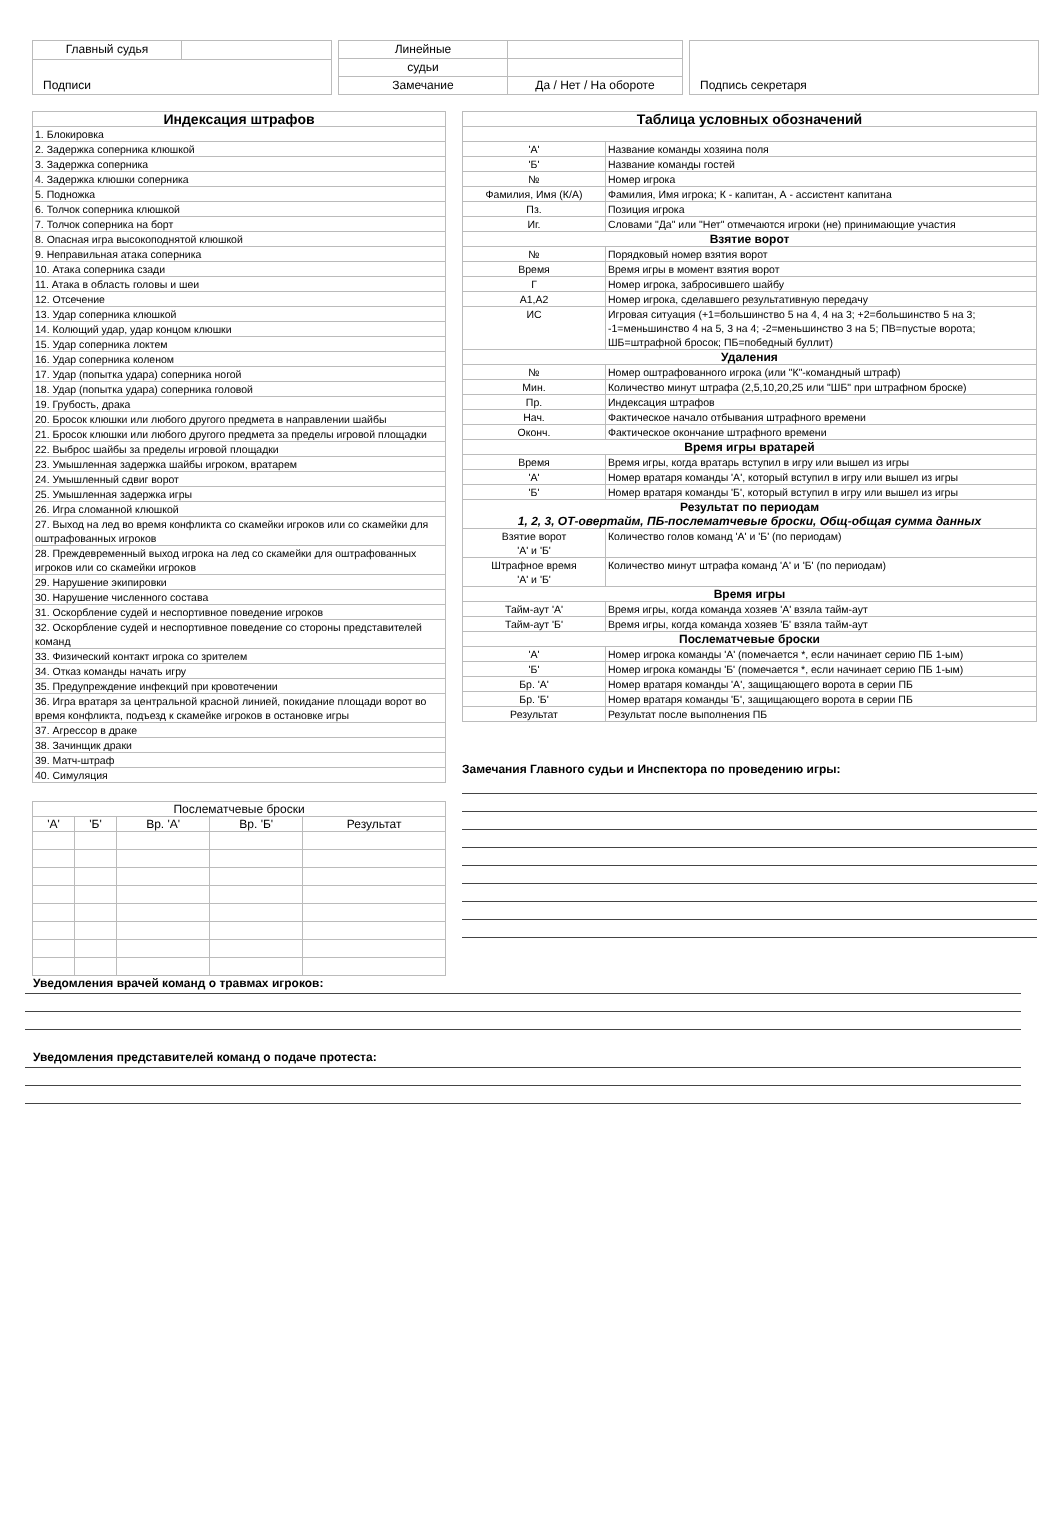| Главный судья | |
| Подписи | |
| Линейные | |
| судьи | |
| Замечание | Да / Нет / На обороте |
| Подпись секретаря |
| Индексация штрафов |
| 1. Блокировка |
| 2. Задержка соперника клюшкой |
| 3. Задержка соперника |
| 4. Задержка клюшки соперника |
| 5. Подножка |
| 6. Толчок соперника клюшкой |
| 7. Толчок соперника на борт |
| 8. Опасная игра высокоподнятой клюшкой |
| 9. Неправильная атака соперника |
| 10. Атака соперника сзади |
| 11. Атака в область головы и шеи |
| 12. Отсечение |
| 13. Удар соперника клюшкой |
| 14. Колющий удар, удар концом клюшки |
| 15. Удар соперника локтем |
| 16. Удар соперника коленом |
| 17. Удар (попытка удара) соперника ногой |
| 18. Удар (попытка удара) соперника головой |
| 19. Грубость, драка |
| 20. Бросок клюшки или любого другого предмета в направлении шайбы |
| 21. Бросок клюшки или любого другого предмета за пределы игровой площадки |
| 22. Выброс шайбы за пределы игровой площадки |
| 23. Умышленная задержка шайбы игроком, вратарем |
| 24. Умышленный сдвиг ворот |
| 25. Умышленная задержка игры |
| 26. Игра сломанной клюшкой |
| 27. Выход на лед во время конфликта со скамейки игроков или со скамейки для оштрафованных игроков |
| 28. Преждевременный выход игрока на лед со скамейки для оштрафованных игроков или со скамейки игроков |
| 29. Нарушение экипировки |
| 30. Нарушение численного состава |
| 31. Оскорбление судей и неспортивное поведение игроков |
| 32. Оскорбление судей и неспортивное поведение со стороны представителей команд |
| 33. Физический контакт игрока со зрителем |
| 34. Отказ команды начать игру |
| 35. Предупреждение инфекций при кровотечении |
| 36. Игра вратаря за центральной красной линией, покидание площади ворот во время конфликта, подъезд к скамейке игроков в остановке игры |
| 37. Агрессор в драке |
| 38. Зачинщик драки |
| 39. Матч-штраф |
| 40. Симуляция |
| Послематчевые броски | | | | |
| 'А' | 'Б' | Вр. 'А' | Вр. 'Б' | Результат |
| Таблица условных обозначений | |
| 'А' | Название команды хозяина поля |
| 'Б' | Название команды гостей |
| № | Номер игрока |
| Фамилия, Имя (К/А) | Фамилия, Имя игрока; К - капитан, А - ассистент капитана |
| Пз. | Позиция игрока |
| Иг. | Словами "Да" или "Нет" отмечаются игроки (не) принимающие участия |
| Взятие ворот | |
| № | Порядковый номер взятия ворот |
| Время | Время игры в момент взятия ворот |
| Г | Номер игрока, забросившего шайбу |
| А1,А2 | Номер игрока, сделавшего результативную передачу |
| ИС | Игровая ситуация (+1=большинство 5 на 4, 4 на 3; +2=большинство 5 на 3; -1=меньшинство 4 на 5, 3 на 4; -2=меньшинство 3 на 5; ПВ=пустые ворота; ШБ=штрафной бросок; ПБ=победный буллит) |
| Удаления | |
| № | Номер оштрафованного игрока (или "К"-командный штраф) |
| Мин. | Количество минут штрафа (2,5,10,20,25 или "ШБ" при штрафном броске) |
| Пр. | Индексация штрафов |
| Нач. | Фактическое начало отбывания штрафного времени |
| Оконч. | Фактическое окончание штрафного времени |
| Время игры вратарей | |
| Время | Время игры, когда вратарь вступил в игру или вышел из игры |
| 'А' | Номер вратаря команды 'А', который вступил в игру или вышел из игры |
| 'Б' | Номер вратаря команды 'Б', который вступил в игру или вышел из игры |
| Результат по периодам 1, 2, 3, ОТ-овертайм, ПБ-послематчевые броски, Общ-общая сумма данных | |
| Взятие ворот 'А' и 'Б' | Количество голов команд 'А' и 'Б' (по периодам) |
| Штрафное время 'А' и 'Б' | Количество минут штрафа команд 'А' и 'Б' (по периодам) |
| Время игры | |
| Тайм-аут 'А' | Время игры, когда команда хозяев 'А' взяла тайм-аут |
| Тайм-аут 'Б' | Время игры, когда команда хозяев 'Б' взяла тайм-аут |
| Послематчевые броски | |
| 'А' | Номер игрока команды 'А' (помечается *, если начинает серию ПБ 1-ым) |
| 'Б' | Номер игрока команды 'Б' (помечается *, если начинает серию ПБ 1-ым) |
| Бр. 'А' | Номер вратаря команды 'А', защищающего ворота в серии ПБ |
| Бр. 'Б' | Номер вратаря команды 'Б', защищающего ворота в серии ПБ |
| Результат | Результат после выполнения ПБ |
Замечания Главного судьи и Инспектора по проведению игры:
Уведомления врачей команд о травмах игроков:
Уведомления представителей команд о подаче протеста: